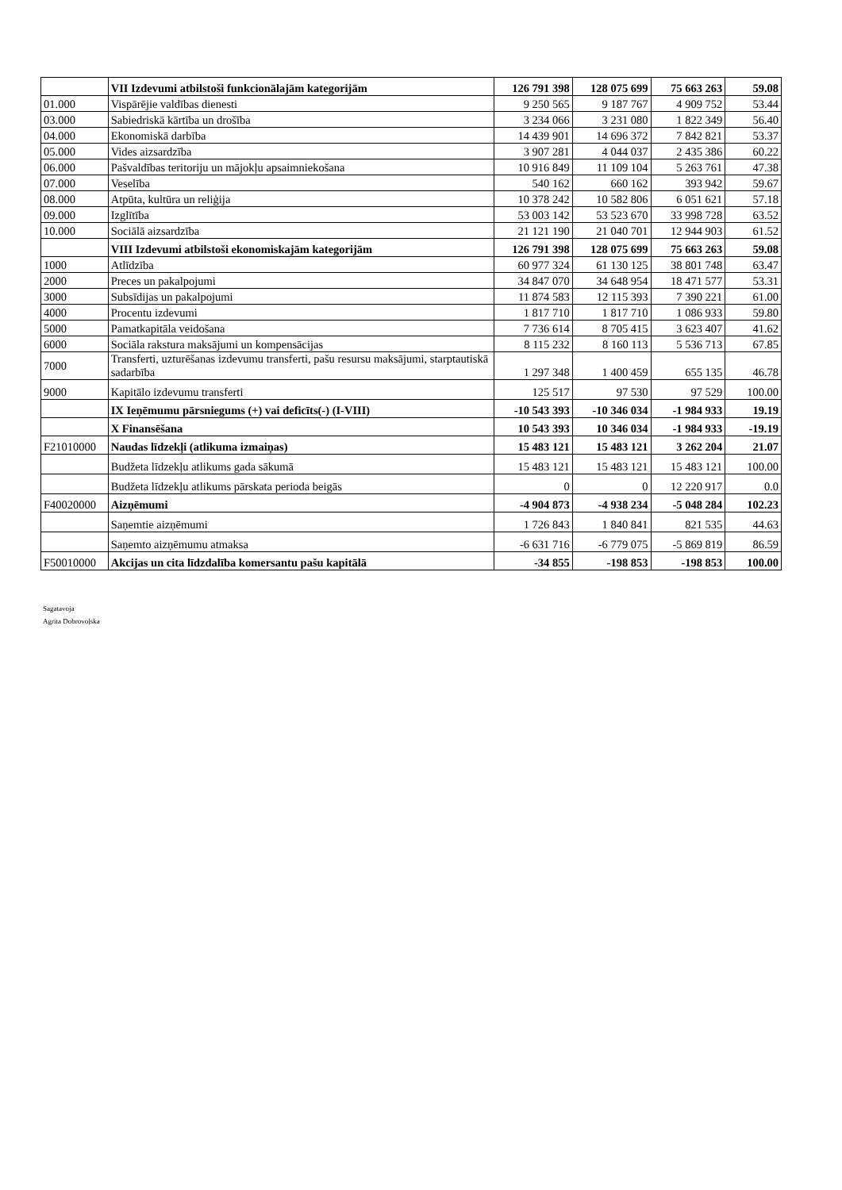| | VII Izdevumi atbilstoši funkcionālajām kategorijām | 126 791 398 | 128 075 699 | 75 663 263 | 59.08 |
| 01.000 | Vispārējie valdības dienesti | 9 250 565 | 9 187 767 | 4 909 752 | 53.44 |
| 03.000 | Sabiedriskā kārtība un drošība | 3 234 066 | 3 231 080 | 1 822 349 | 56.40 |
| 04.000 | Ekonomiskā darbība | 14 439 901 | 14 696 372 | 7 842 821 | 53.37 |
| 05.000 | Vides aizsardzība | 3 907 281 | 4 044 037 | 2 435 386 | 60.22 |
| 06.000 | Pašvaldības teritoriju un mājokļu apsaimniekošana | 10 916 849 | 11 109 104 | 5 263 761 | 47.38 |
| 07.000 | Veselība | 540 162 | 660 162 | 393 942 | 59.67 |
| 08.000 | Atpūta, kultūra un reliģija | 10 378 242 | 10 582 806 | 6 051 621 | 57.18 |
| 09.000 | Izglītība | 53 003 142 | 53 523 670 | 33 998 728 | 63.52 |
| 10.000 | Sociālā aizsardzība | 21 121 190 | 21 040 701 | 12 944 903 | 61.52 |
| | VIII Izdevumi atbilstoši ekonomiskajām kategorijām | 126 791 398 | 128 075 699 | 75 663 263 | 59.08 |
| 1000 | Atlīdzība | 60 977 324 | 61 130 125 | 38 801 748 | 63.47 |
| 2000 | Preces un pakalpojumi | 34 847 070 | 34 648 954 | 18 471 577 | 53.31 |
| 3000 | Subsīdijas un pakalpojumi | 11 874 583 | 12 115 393 | 7 390 221 | 61.00 |
| 4000 | Procentu izdevumi | 1 817 710 | 1 817 710 | 1 086 933 | 59.80 |
| 5000 | Pamatkapitāla veidošana | 7 736 614 | 8 705 415 | 3 623 407 | 41.62 |
| 6000 | Sociāla rakstura maksājumi un kompensācijas | 8 115 232 | 8 160 113 | 5 536 713 | 67.85 |
| 7000 | Transferti, uzturēšanas izdevumu transferti, pašu resursu maksājumi, starptautiskā sadarbība | 1 297 348 | 1 400 459 | 655 135 | 46.78 |
| 9000 | Kapitālo izdevumu transferti | 125 517 | 97 530 | 97 529 | 100.00 |
| | IX Ieņēmumu pārsniegums (+) vai deficīts(-) (I-VIII) | -10 543 393 | -10 346 034 | -1 984 933 | 19.19 |
| | X Finansēšana | 10 543 393 | 10 346 034 | -1 984 933 | -19.19 |
| F21010000 | Naudas līdzekļi (atlikuma izmaiņas) | 15 483 121 | 15 483 121 | 3 262 204 | 21.07 |
| | Budžeta līdzekļu atlikums gada sākumā | 15 483 121 | 15 483 121 | 15 483 121 | 100.00 |
| | Budžeta līdzekļu atlikums pārskata perioda beigās | 0 | 0 | 12 220 917 | 0.0 |
| F40020000 | Aizņēmumi | -4 904 873 | -4 938 234 | -5 048 284 | 102.23 |
| | Saņemtie aizņēmumi | 1 726 843 | 1 840 841 | 821 535 | 44.63 |
| | Saņemto aizņēmumu atmaksa | -6 631 716 | -6 779 075 | -5 869 819 | 86.59 |
| F50010000 | Akcijas un cita līdzdalība komersantu pašu kapitālā | -34 855 | -198 853 | -198 853 | 100.00 |
Sagatavoja
Agrita Dobrovoļska